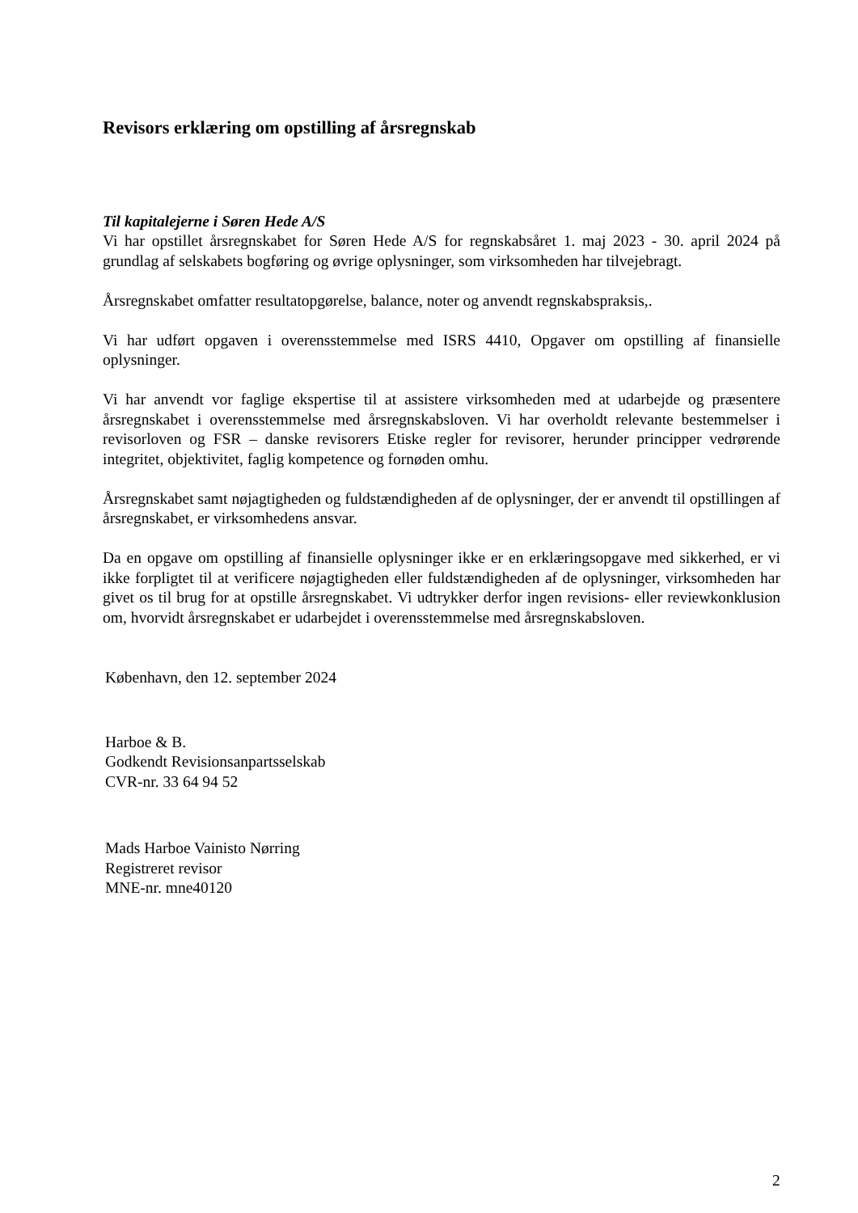Revisors erklæring om opstilling af årsregnskab
Til kapitalejerne i Søren Hede A/S
Vi har opstillet årsregnskabet for Søren Hede A/S for regnskabsåret 1. maj 2023 - 30. april 2024 på grundlag af selskabets bogføring og øvrige oplysninger, som virksomheden har tilvejebragt.
Årsregnskabet omfatter resultatopgørelse, balance, noter og anvendt regnskabspraksis,.
Vi har udført opgaven i overensstemmelse med ISRS 4410, Opgaver om opstilling af finansielle oplysninger.
Vi har anvendt vor faglige ekspertise til at assistere virksomheden med at udarbejde og præsentere årsregnskabet i overensstemmelse med årsregnskabsloven. Vi har overholdt relevante bestemmelser i revisorloven og FSR – danske revisorers Etiske regler for revisorer, herunder principper vedrørende integritet, objektivitet, faglig kompetence og fornøden omhu.
Årsregnskabet samt nøjagtigheden og fuldstændigheden af de oplysninger, der er anvendt til opstillingen af årsregnskabet, er virksomhedens ansvar.
Da en opgave om opstilling af finansielle oplysninger ikke er en erklæringsopgave med sikkerhed, er vi ikke forpligtet til at verificere nøjagtigheden eller fuldstændigheden af de oplysninger, virksomheden har givet os til brug for at opstille årsregnskabet. Vi udtrykker derfor ingen revisions- eller reviewkonklusion om, hvorvidt årsregnskabet er udarbejdet i overensstemmelse med årsregnskabsloven.
København, den 12. september 2024
Harboe & B.
Godkendt Revisionsanpartsselskab
CVR-nr. 33 64 94 52
Mads Harboe Vainisto Nørring
Registreret revisor
MNE-nr. mne40120
2